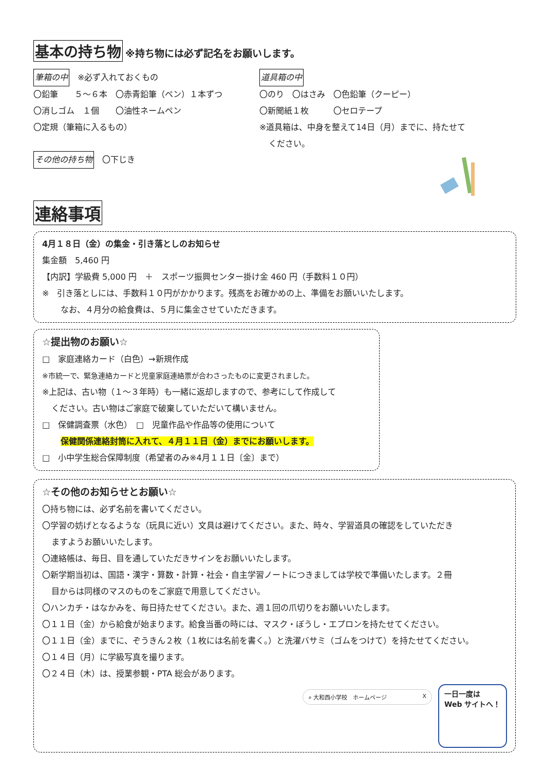基本の持ち物 ※持ち物には必ず記名をお願いします。
筆箱の中　※必ず入れておくもの
〇鉛筆　　５～６本　〇赤青鉛筆（ペン）１本ずつ
〇消しゴム　１個　　〇油性ネームペン
〇定規（筆箱に入るもの）
その他の持ち物　〇下じき
道具箱の中
〇のり　〇はさみ　〇色鉛筆（クーピー）
〇新聞紙１枚　　　〇セロテープ
※道具箱は、中身を整えて14日（月）までに、持たせて
ください。
連絡事項
4月１８日（金）の集金・引き落としのお知らせ
集金額　5,460 円
【内訳】学級費 5,000 円　＋　スポーツ振興センター掛け金 460 円（手数料１０円）
※　引き落としには、手数料１０円がかかります。残高をお確かめの上、準備をお願いいたします。
なお、４月分の給食費は、５月に集金させていただきます。
☆提出物のお願い☆
□　家庭連絡カード（白色）→新規作成
※市統一で、緊急連絡カードと児童家庭連絡票が合わさったものに変更されました。
※上記は、古い物（１～３年時）も一緒に返却しますので、参考にして作成して
ください。古い物はご家庭で破棄していただいて構いません。
□　保健調査票（水色）　□　児童作品や作品等の使用について
保健関係連絡封筒に入れて、４月１１日（金）までにお願いします。
□　小中学生総合保障制度（希望者のみ※4月１１日〔金〕まで）
☆その他のお知らせとお願い☆
〇持ち物には、必ず名前を書いてください。
〇学習の妨げとなるような（玩具に近い）文具は避けてください。また、時々、学習道具の確認をしていただき
ますようお願いいたします。
〇連絡帳は、毎日、目を通していただきサインをお願いいたします。
〇新学期当初は、国語・漢字・算数・計算・社会・自主学習ノートにつきましては学校で準備いたします。２冊
目からは同様のマスのものをご家庭で用意してください。
〇ハンカチ・はなかみを、毎日持たせてください。また、週１回の爪切りをお願いいたします。
〇１１日（金）から給食が始まります。給食当番の時には、マスク・ぼうし・エプロンを持たせてください。
〇１１日（金）までに、ぞうきん２枚（１枚には名前を書く。）と洗濯バサミ（ゴムをつけて）を持たせてください。
〇１４日（月）に学級写真を撮ります。
〇２４日（木）は、授業参観・PTA 総会があります。
⌕ 大和西小学校　ホームページ X
一日一度は
Web サイトへ！